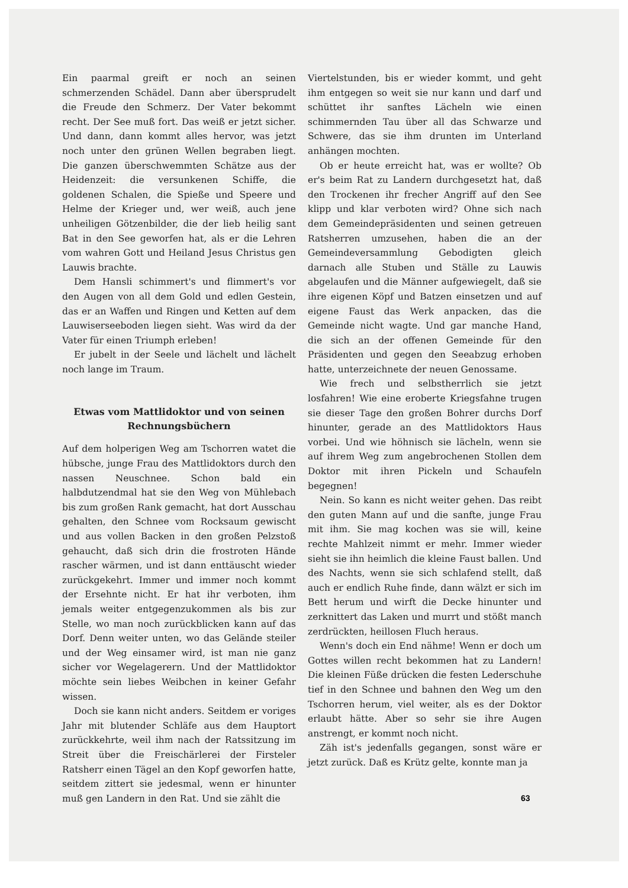Ein paarmal greift er noch an seinen schmerzenden Schädel. Dann aber übersprudelt die Freude den Schmerz. Der Vater bekommt recht. Der See muß fort. Das weiß er jetzt sicher. Und dann, dann kommt alles hervor, was jetzt noch unter den grünen Wellen begraben liegt. Die ganzen überschwemmten Schätze aus der Heidenzeit: die versunkenen Schiffe, die goldenen Schalen, die Spieße und Speere und Helme der Krieger und, wer weiß, auch jene unheiligen Götzenbilder, die der lieb heilig sant Bat in den See geworfen hat, als er die Lehren vom wahren Gott und Heiland Jesus Christus gen Lauwis brachte.
Dem Hansli schimmert's und flimmert's vor den Augen von all dem Gold und edlen Gestein, das er an Waffen und Ringen und Ketten auf dem Lauwiserseeboden liegen sieht. Was wird da der Vater für einen Triumph erleben!
Er jubelt in der Seele und lächelt und lächelt noch lange im Traum.
Etwas vom Mattlidoktor und von seinen Rechnungsbüchern
Auf dem holperigen Weg am Tschorren watet die hübsche, junge Frau des Mattlidoktors durch den nassen Neuschnee. Schon bald ein halbdutzendmal hat sie den Weg von Mühlebach bis zum großen Rank gemacht, hat dort Ausschau gehalten, den Schnee vom Rocksaum gewischt und aus vollen Backen in den großen Pelzstoß gehaucht, daß sich drin die frostroten Hände rascher wärmen, und ist dann enttäuscht wieder zurückgekehrt. Immer und immer noch kommt der Ersehnte nicht. Er hat ihr verboten, ihm jemals weiter entgegenzukommen als bis zur Stelle, wo man noch zurückblicken kann auf das Dorf. Denn weiter unten, wo das Gelände steiler und der Weg einsamer wird, ist man nie ganz sicher vor Wegelagerern. Und der Mattlidoktor möchte sein liebes Weibchen in keiner Gefahr wissen.
Doch sie kann nicht anders. Seitdem er voriges Jahr mit blutender Schläfe aus dem Hauptort zurückkehrte, weil ihm nach der Ratssitzung im Streit über die Freischärlerei der Firsteler Ratsherr einen Tägel an den Kopf geworfen hatte, seitdem zittert sie jedesmal, wenn er hinunter muß gen Landern in den Rat. Und sie zählt die
Viertelstunden, bis er wieder kommt, und geht ihm entgegen so weit sie nur kann und darf und schüttet ihr sanftes Lächeln wie einen schimmernden Tau über all das Schwarze und Schwere, das sie ihm drunten im Unterland anhängen mochten.
Ob er heute erreicht hat, was er wollte? Ob er's beim Rat zu Landern durchgesetzt hat, daß den Trockenen ihr frecher Angriff auf den See klipp und klar verboten wird? Ohne sich nach dem Gemeindepräsidenten und seinen getreuen Ratsherren umzusehen, haben die an der Gemeindeversammlung Gebodigten gleich darnach alle Stuben und Ställe zu Lauwis abgelaufen und die Männer aufgewiegelt, daß sie ihre eigenen Köpf und Batzen einsetzen und auf eigene Faust das Werk anpacken, das die Gemeinde nicht wagte. Und gar manche Hand, die sich an der offenen Gemeinde für den Präsidenten und gegen den Seeabzug erhoben hatte, unterzeichnete der neuen Genossame.
Wie frech und selbstherrlich sie jetzt losfahren! Wie eine eroberte Kriegsfahne trugen sie dieser Tage den großen Bohrer durchs Dorf hinunter, gerade an des Mattlidoktors Haus vorbei. Und wie höhnisch sie lächeln, wenn sie auf ihrem Weg zum angebrochenen Stollen dem Doktor mit ihren Pickeln und Schaufeln begegnen!
Nein. So kann es nicht weiter gehen. Das reibt den guten Mann auf und die sanfte, junge Frau mit ihm. Sie mag kochen was sie will, keine rechte Mahlzeit nimmt er mehr. Immer wieder sieht sie ihn heimlich die kleine Faust ballen. Und des Nachts, wenn sie sich schlafend stellt, daß auch er endlich Ruhe finde, dann wälzt er sich im Bett herum und wirft die Decke hinunter und zerknittert das Laken und murrt und stößt manch zerdrückten, heillosen Fluch heraus.
Wenn's doch ein End nähme! Wenn er doch um Gottes willen recht bekommen hat zu Landern! Die kleinen Füße drücken die festen Lederschuhe tief in den Schnee und bahnen den Weg um den Tschorren herum, viel weiter, als es der Doktor erlaubt hätte. Aber so sehr sie ihre Augen anstrengt, er kommt noch nicht.
Zäh ist's jedenfalls gegangen, sonst wäre er jetzt zurück. Daß es Krütz gelte, konnte man ja
63